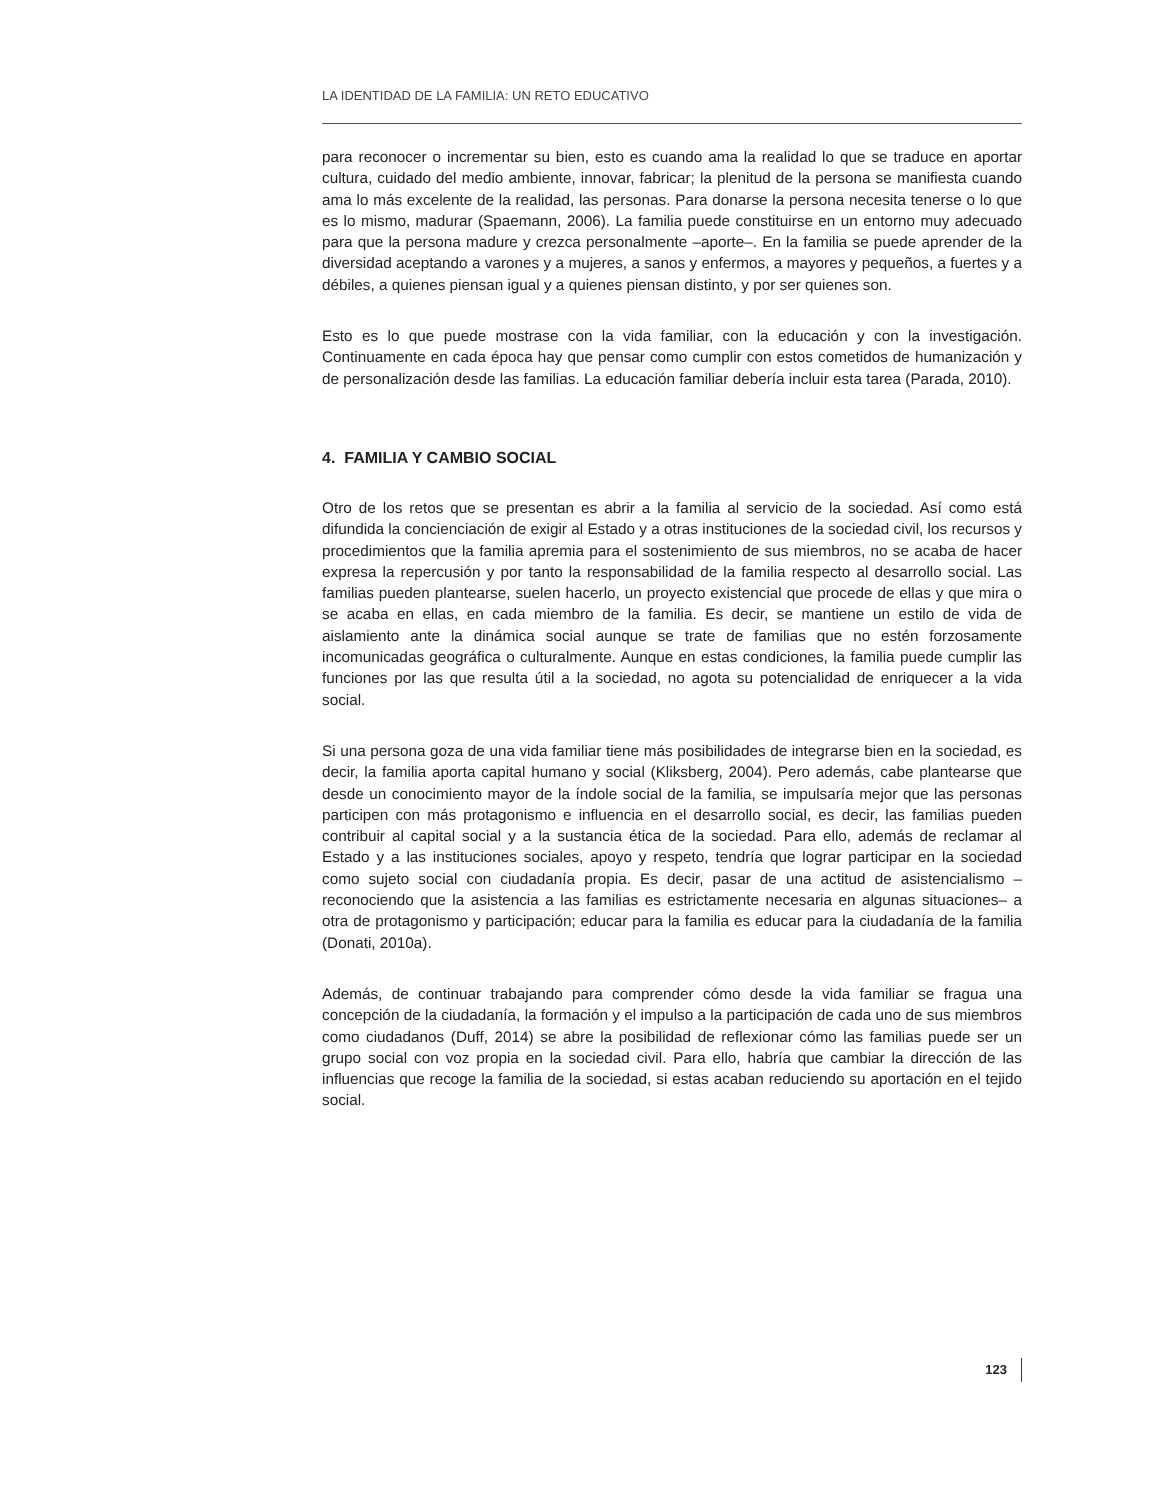LA IDENTIDAD DE LA FAMILIA: UN RETO EDUCATIVO
para reconocer o incrementar su bien, esto es cuando ama la realidad lo que se traduce en aportar cultura, cuidado del medio ambiente, innovar, fabricar; la plenitud de la persona se manifiesta cuando ama lo más excelente de la realidad, las personas. Para donarse la persona necesita tenerse o lo que es lo mismo, madurar (Spaemann, 2006). La familia puede constituirse en un entorno muy adecuado para que la persona madure y crezca personalmente –aporte–. En la familia se puede aprender de la diversidad aceptando a varones y a mujeres, a sanos y enfermos, a mayores y pequeños, a fuertes y a débiles, a quienes piensan igual y a quienes piensan distinto, y por ser quienes son.
Esto es lo que puede mostrase con la vida familiar, con la educación y con la investigación. Continuamente en cada época hay que pensar como cumplir con estos cometidos de humanización y de personalización desde las familias. La educación familiar debería incluir esta tarea (Parada, 2010).
4. FAMILIA Y CAMBIO SOCIAL
Otro de los retos que se presentan es abrir a la familia al servicio de la sociedad. Así como está difundida la concienciación de exigir al Estado y a otras instituciones de la sociedad civil, los recursos y procedimientos que la familia apremia para el sostenimiento de sus miembros, no se acaba de hacer expresa la repercusión y por tanto la responsabilidad de la familia respecto al desarrollo social. Las familias pueden plantearse, suelen hacerlo, un proyecto existencial que procede de ellas y que mira o se acaba en ellas, en cada miembro de la familia. Es decir, se mantiene un estilo de vida de aislamiento ante la dinámica social aunque se trate de familias que no estén forzosamente incomunicadas geográfica o culturalmente. Aunque en estas condiciones, la familia puede cumplir las funciones por las que resulta útil a la sociedad, no agota su potencialidad de enriquecer a la vida social.
Si una persona goza de una vida familiar tiene más posibilidades de integrarse bien en la sociedad, es decir, la familia aporta capital humano y social (Kliksberg, 2004). Pero además, cabe plantearse que desde un conocimiento mayor de la índole social de la familia, se impulsaría mejor que las personas participen con más protagonismo e influencia en el desarrollo social, es decir, las familias pueden contribuir al capital social y a la sustancia ética de la sociedad. Para ello, además de reclamar al Estado y a las instituciones sociales, apoyo y respeto, tendría que lograr participar en la sociedad como sujeto social con ciudadanía propia. Es decir, pasar de una actitud de asistencialismo –reconociendo que la asistencia a las familias es estrictamente necesaria en algunas situaciones– a otra de protagonismo y participación; educar para la familia es educar para la ciudadanía de la familia (Donati, 2010a).
Además, de continuar trabajando para comprender cómo desde la vida familiar se fragua una concepción de la ciudadanía, la formación y el impulso a la participación de cada uno de sus miembros como ciudadanos (Duff, 2014) se abre la posibilidad de reflexionar cómo las familias puede ser un grupo social con voz propia en la sociedad civil. Para ello, habría que cambiar la dirección de las influencias que recoge la familia de la sociedad, si estas acaban reduciendo su aportación en el tejido social.
123